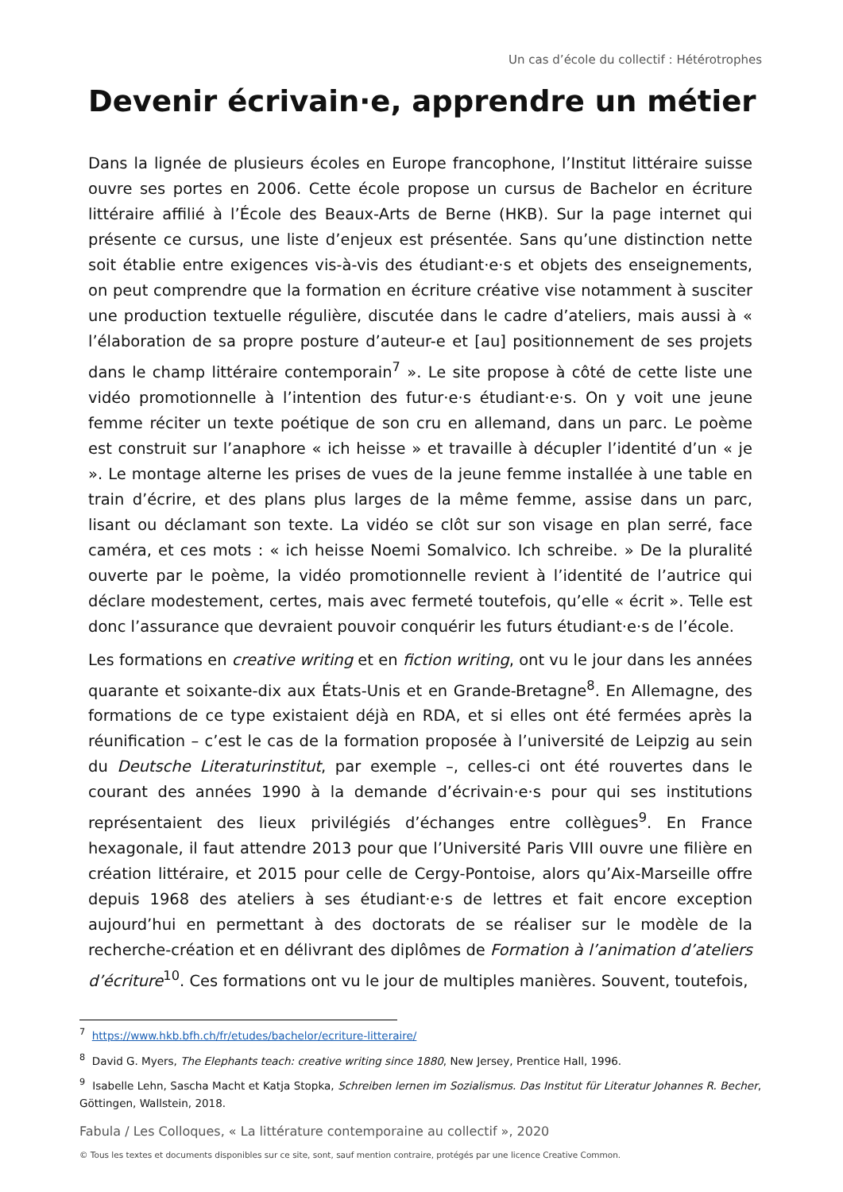Un cas d’école du collectif : Hétérotrophes
Devenir écrivain·e, apprendre un métier
Dans la lignée de plusieurs écoles en Europe francophone, l’Institut littéraire suisse ouvre ses portes en 2006. Cette école propose un cursus de Bachelor en écriture littéraire affilié à l’École des Beaux-Arts de Berne (HKB). Sur la page internet qui présente ce cursus, une liste d’enjeux est présentée. Sans qu’une distinction nette soit établie entre exigences vis-à-vis des étudiant·e·s et objets des enseignements, on peut comprendre que la formation en écriture créative vise notamment à susciter une production textuelle régulière, discutée dans le cadre d’ateliers, mais aussi à « l’élaboration de sa propre posture d’auteur-e et [au] positionnement de ses projets dans le champ littéraire contemporain<sup>7</sup> ». Le site propose à côté de cette liste une vidéo promotionnelle à l’intention des futur·e·s étudiant·e·s. On y voit une jeune femme réciter un texte poétique de son cru en allemand, dans un parc. Le poème est construit sur l’anaphore « ich heisse » et travaille à décupler l’identité d’un « je ». Le montage alterne les prises de vues de la jeune femme installée à une table en train d’écrire, et des plans plus larges de la même femme, assise dans un parc, lisant ou déclamant son texte. La vidéo se clôt sur son visage en plan serré, face caméra, et ces mots : « ich heisse Noemi Somalvico. Ich schreibe. » De la pluralité ouverte par le poème, la vidéo promotionnelle revient à l’identité de l’autrice qui déclare modestement, certes, mais avec fermeté toutefois, qu’elle « écrit ». Telle est donc l’assurance que devraient pouvoir conquérir les futurs étudiant·e·s de l’école.
Les formations en creative writing et en fiction writing, ont vu le jour dans les années quarante et soixante-dix aux États-Unis et en Grande-Bretagne<sup>8</sup>. En Allemagne, des formations de ce type existaient déjà en RDA, et si elles ont été fermées après la réunification – c’est le cas de la formation proposée à l’université de Leipzig au sein du Deutsche Literaturinstitut, par exemple –, celles-ci ont été rouvertes dans le courant des années 1990 à la demande d’écrivain·e·s pour qui ses institutions représentaient des lieux privilégiés d’échanges entre collègues<sup>9</sup>. En France hexagonale, il faut attendre 2013 pour que l’Université Paris VIII ouvre une filière en création littéraire, et 2015 pour celle de Cergy-Pontoise, alors qu’Aix-Marseille offre depuis 1968 des ateliers à ses étudiant·e·s de lettres et fait encore exception aujourd’hui en permettant à des doctorats de se réaliser sur le modèle de la recherche-création et en délivrant des diplômes de Formation à l’animation d’ateliers d’écriture<sup>10</sup>. Ces formations ont vu le jour de multiples manières. Souvent, toutefois,
<sup>7</sup> https://www.hkb.bfh.ch/fr/etudes/bachelor/ecriture-litteraire/
<sup>8</sup> David G. Myers, The Elephants teach: creative writing since 1880, New Jersey, Prentice Hall, 1996.
<sup>9</sup> Isabelle Lehn, Sascha Macht et Katja Stopka, Schreiben lernen im Sozialismus. Das Institut für Literatur Johannes R. Becher, Göttingen, Wallstein, 2018.
Fabula / Les Colloques, « La littérature contemporaine au collectif », 2020
© Tous les textes et documents disponibles sur ce site, sont, sauf mention contraire, protégés par une licence Creative Common.